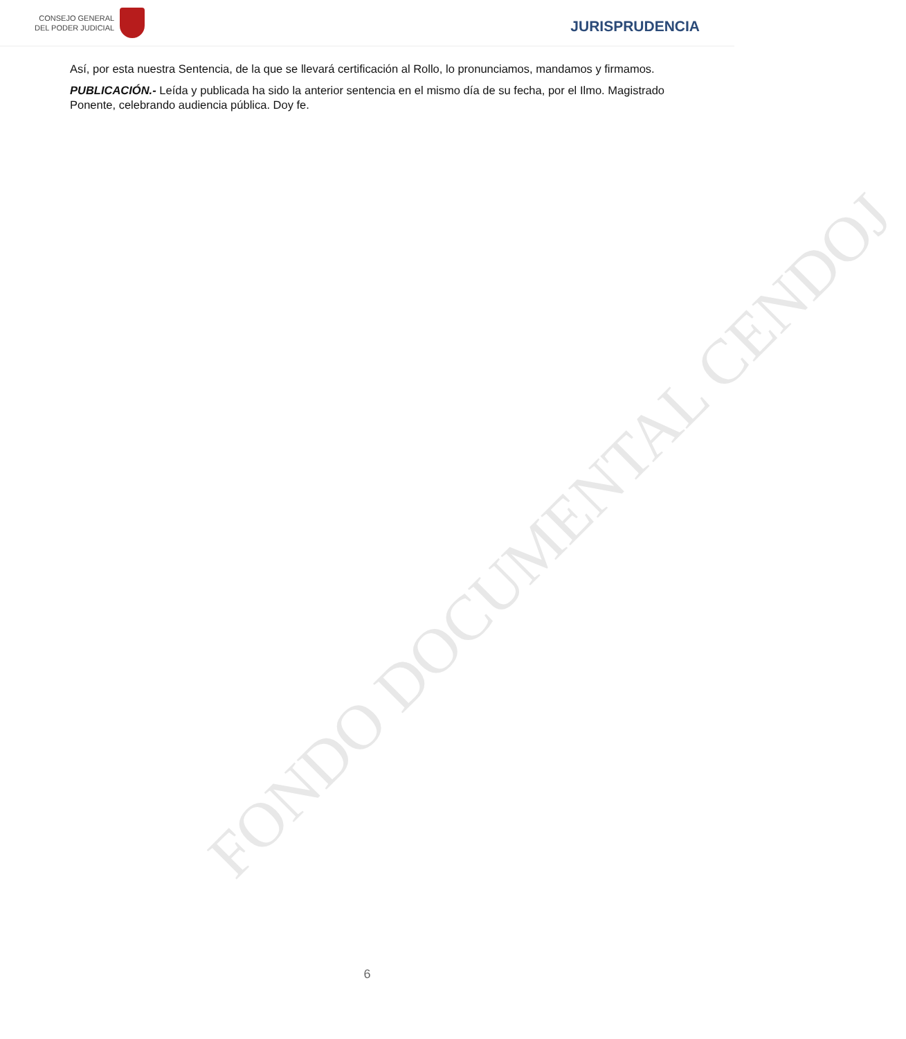CONSEJO GENERAL
DEL PODER JUDICIAL
JURISPRUDENCIA
FONDO DOCUMENTAL CENDOJ
Así, por esta nuestra Sentencia, de la que se llevará certificación al Rollo, lo pronunciamos, mandamos y firmamos.
PUBLICACIÓN.- Leída y publicada ha sido la anterior sentencia en el mismo día de su fecha, por el Ilmo. Magistrado Ponente, celebrando audiencia pública. Doy fe.
6